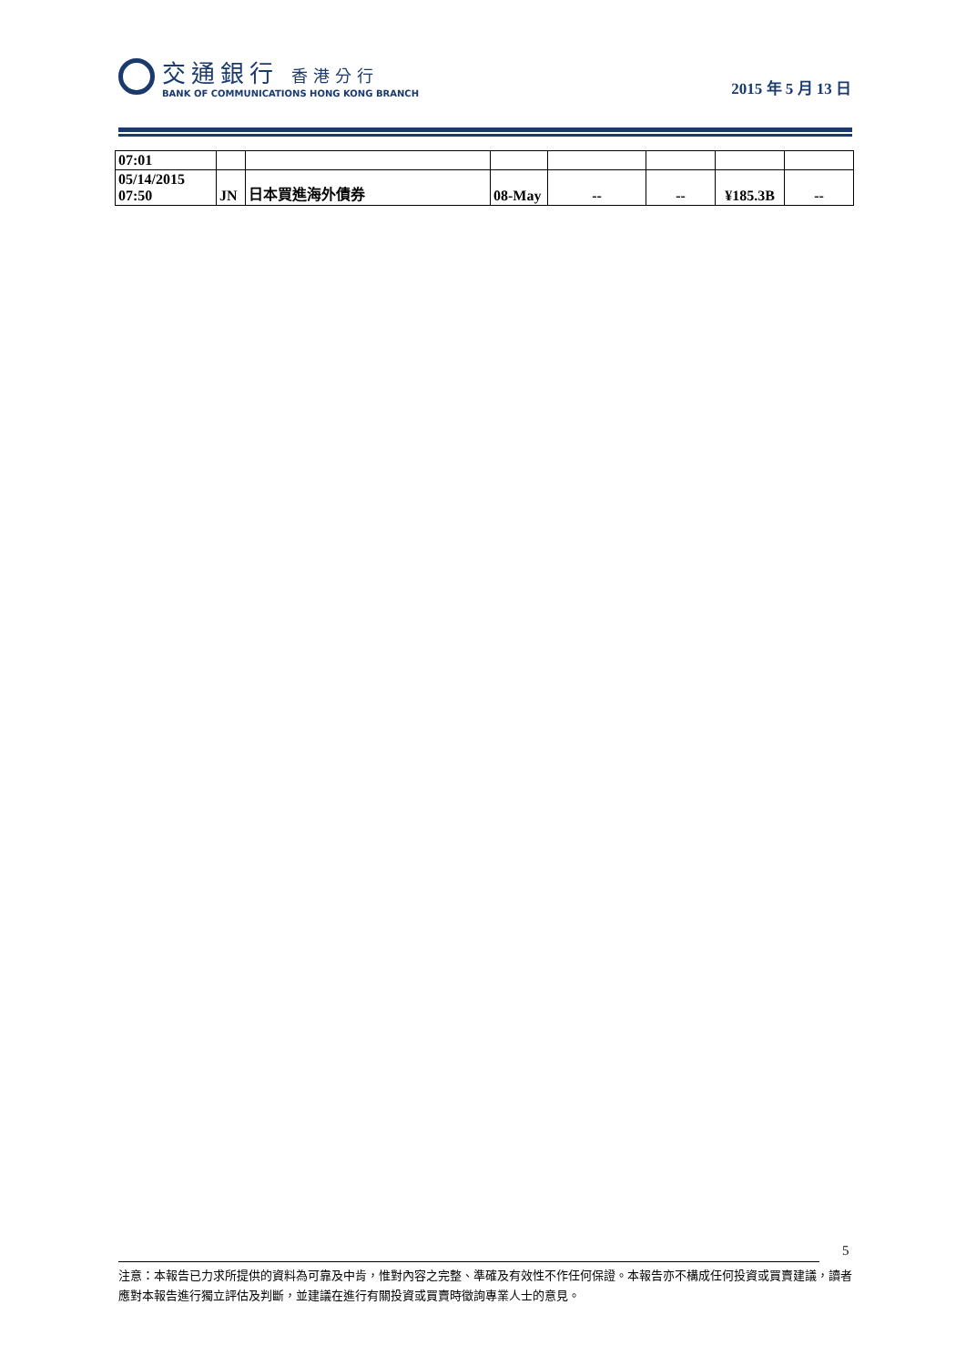交通銀行 香港分行
BANK OF COMMUNICATIONS HONG KONG BRANCH
2015 年 5 月 13 日
| 07:01 | | | | | | | |
| 05/14/2015 07:50 | JN | 日本買進海外債券 | 08-May | -- | -- | ¥185.3B | -- |
5
注意：本報告已力求所提供的資料為可靠及中肯，惟對內容之完整、準確及有效性不作任何保證。本報告亦不構成任何投資或買賣建議，讀者應對本報告進行獨立評估及判斷，並建議在進行有關投資或買賣時徵詢專業人士的意見。